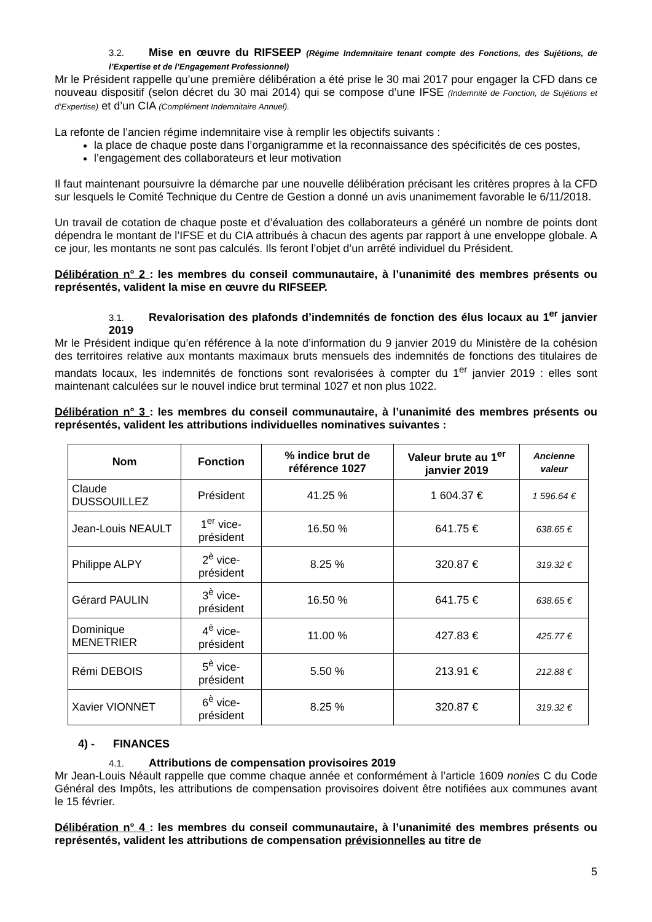3.2. Mise en œuvre du RIFSEEP (Régime Indemnitaire tenant compte des Fonctions, des Sujétions, de l’Expertise et de l’Engagement Professionnel)
Mr le Président rappelle qu’une première délibération a été prise le 30 mai 2017 pour engager la CFD dans ce nouveau dispositif (selon décret du 30 mai 2014) qui se compose d’une IFSE (Indemnité de Fonction, de Sujétions et d’Expertise) et d’un CIA (Complément Indemnitaire Annuel).
La refonte de l’ancien régime indemnitaire vise à remplir les objectifs suivants :
la place de chaque poste dans l’organigramme et la reconnaissance des spécificités de ces postes,
l’engagement des collaborateurs et leur motivation
Il faut maintenant poursuivre la démarche par une nouvelle délibération précisant les critères propres à la CFD sur lesquels le Comité Technique du Centre de Gestion a donné un avis unanimement favorable le 6/11/2018.
Un travail de cotation de chaque poste et d’évaluation des collaborateurs a généré un nombre de points dont dépendra le montant de l’IFSE et du CIA attribués à chacun des agents par rapport à une enveloppe globale. A ce jour, les montants ne sont pas calculés. Ils feront l’objet d’un arrêté individuel du Président.
Délibération n° 2 : les membres du conseil communautaire, à l’unanimité des membres présents ou représentés, valident la mise en œuvre du RIFSEEP.
3.1. Revalorisation des plafonds d’indemnités de fonction des élus locaux au 1<sup>er</sup> janvier 2019
Mr le Président indique qu’en référence à la note d’information du 9 janvier 2019 du Ministère de la cohésion des territoires relative aux montants maximaux bruts mensuels des indemnités de fonctions des titulaires de mandats locaux, les indemnités de fonctions sont revalorisées à compter du 1<sup>er</sup> janvier 2019 : elles sont maintenant calculées sur le nouvel indice brut terminal 1027 et non plus 1022.
Délibération n° 3 : les membres du conseil communautaire, à l’unanimité des membres présents ou représentés, valident les attributions individuelles nominatives suivantes :
| Nom | Fonction | % indice brut de référence 1027 | Valeur brute au 1<sup>er</sup> janvier 2019 | Ancienne valeur |
| --- | --- | --- | --- | --- |
| Claude DUSSOUILLEZ | Président | 41.25 % | 1 604.37 € | 1 596.64 € |
| Jean-Louis NEAULT | 1<sup>er</sup> vice-président | 16.50 % | 641.75 € | 638.65 € |
| Philippe ALPY | 2<sup>è</sup> vice-président | 8.25 % | 320.87 € | 319.32 € |
| Gérard PAULIN | 3<sup>è</sup> vice-président | 16.50 % | 641.75 € | 638.65 € |
| Dominique MENETRIER | 4<sup>è</sup> vice-président | 11.00 % | 427.83 € | 425.77 € |
| Rémi DEBOIS | 5<sup>è</sup> vice-président | 5.50 % | 213.91 € | 212.88 € |
| Xavier VIONNET | 6<sup>è</sup> vice-président | 8.25 % | 320.87 € | 319.32 € |
4) - FINANCES
4.1. Attributions de compensation provisoires 2019
Mr Jean-Louis Néault rappelle que comme chaque année et conformément à l’article 1609 nonies C du Code Général des Impôts, les attributions de compensation provisoires doivent être notifiées aux communes avant le 15 février.
Délibération n° 4 : les membres du conseil communautaire, à l’unanimité des membres présents ou représentés, valident les attributions de compensation prévisionnelles au titre de
5